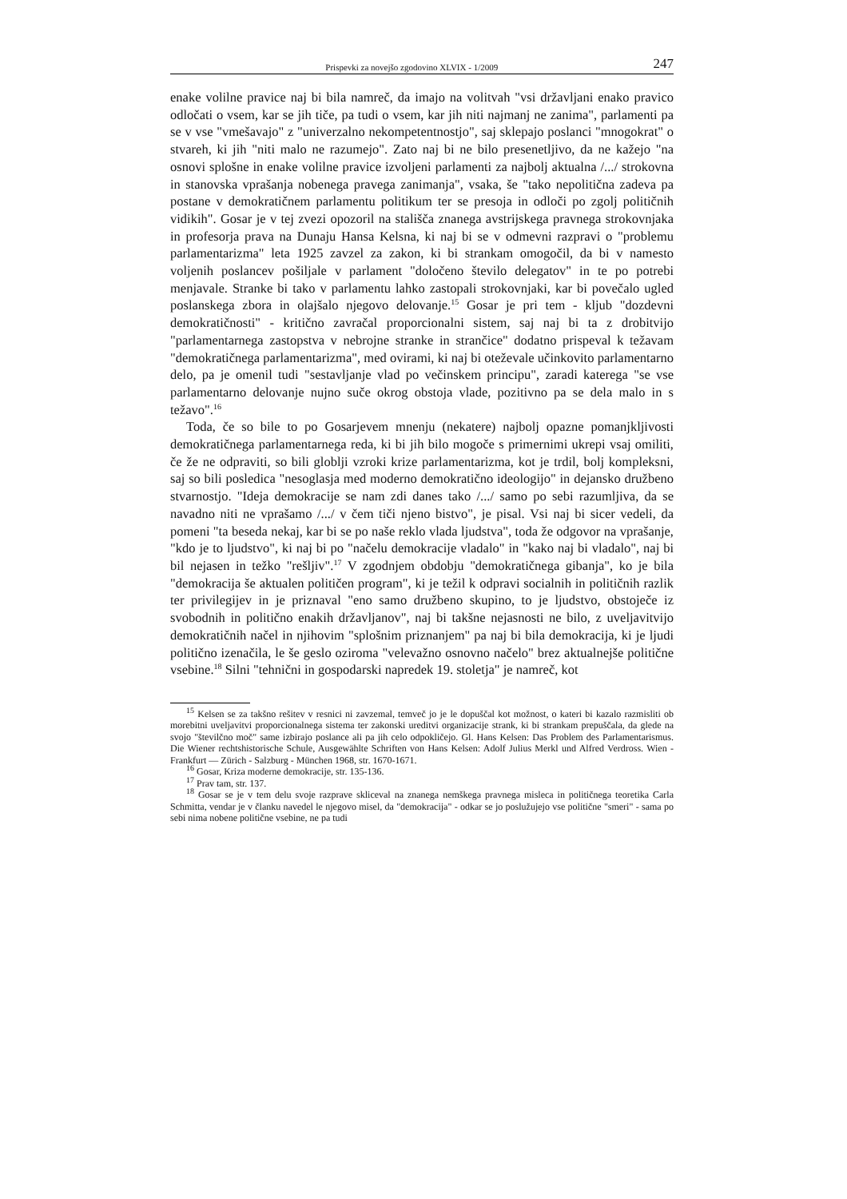Prispevki za novejšo zgodovino XLVIX - 1/2009 247
enake volilne pravice naj bi bila namreč, da imajo na volitvah "vsi državljani enako pravico odločati o vsem, kar se jih tiče, pa tudi o vsem, kar jih niti najmanj ne zanima", parlamenti pa se v vse "vmešavajo" z "univerzalno nekompetentnostjo", saj sklepajo poslanci "mnogokrat" o stvareh, ki jih "niti malo ne razumejo". Zato naj bi ne bilo presenetljivo, da ne kažejo "na osnovi splošne in enake volilne pravice izvoljeni parlamenti za najbolj aktualna /.../ strokovna in stanovska vprašanja nobenega pravega zanimanja", vsaka, še "tako nepolitična zadeva pa postane v demokratičnem parlamentu politikum ter se presoja in odloči po zgolj političnih vidikih". Gosar je v tej zvezi opozoril na stališča znanega avstrijskega pravnega strokovnjaka in profesorja prava na Dunaju Hansa Kelsna, ki naj bi se v odmevni razpravi o "problemu parlamentarizma" leta 1925 zavzel za zakon, ki bi strankam omogočil, da bi v namesto voljenih poslancev pošiljale v parlament "določeno število delegatov" in te po potrebi menjavale. Stranke bi tako v parlamentu lahko zastopali strokovnjaki, kar bi povečalo ugled poslanskega zbora in olajšalo njegovo delovanje.<sup>15</sup> Gosar je pri tem - kljub "dozdevni demokratičnosti" - kritično zavračal proporcionalni sistem, saj naj bi ta z drobitvijo "parlamentarnega zastopstva v nebrojne stranke in strančice" dodatno prispeval k težavam "demokratičnega parlamentarizma", med ovirami, ki naj bi oteževale učinkovito parlamentarno delo, pa je omenil tudi "sestavljanje vlad po večinskem principu", zaradi katerega "se vse parlamentarno delovanje nujno suče okrog obstoja vlade, pozitivno pa se dela malo in s težavo".<sup>16</sup>
Toda, če so bile to po Gosarjevem mnenju (nekatere) najbolj opazne pomanjkljivosti demokratičnega parlamentarnega reda, ki bi jih bilo mogoče s primernimi ukrepi vsaj omiliti, če že ne odpraviti, so bili globlji vzroki krize parlamentarizma, kot je trdil, bolj kompleksni, saj so bili posledica "nesoglasja med moderno demokratično ideologijo" in dejansko družbeno stvarnostjo. "Ideja demokracije se nam zdi danes tako /.../ samo po sebi razumljiva, da se navadno niti ne vprašamo /.../ v čem tiči njeno bistvo", je pisal. Vsi naj bi sicer vedeli, da pomeni "ta beseda nekaj, kar bi se po naše reklo vlada ljudstva", toda že odgovor na vprašanje, "kdo je to ljudstvo", ki naj bi po "načelu demokracije vladalo" in "kako naj bi vladalo", naj bi bil nejasen in težko "rešljiv".<sup>17</sup> V zgodnjem obdobju "demokratičnega gibanja", ko je bila "demokracija še aktualen političen program", ki je težil k odpravi socialnih in političnih razlik ter privilegijev in je priznaval "eno samo družbeno skupino, to je ljudstvo, obstoječe iz svobodnih in politično enakih državljanov", naj bi takšne nejasnosti ne bilo, z uveljavitvijo demokratičnih načel in njihovim "splošnim priznanjem" pa naj bi bila demokracija, ki je ljudi politično izenačila, le še geslo oziroma "velevažno osnovno načelo" brez aktualnejše politične vsebine.<sup>18</sup> Silni "tehnični in gospodarski napredek 19. stoletja" je namreč, kot
<sup>15</sup> Kelsen se za takšno rešitev v resnici ni zavzemal, temveč jo je le dopuščal kot možnost, o kateri bi kazalo razmisliti ob morebitni uveljavitvi proporcionalnega sistema ter zakonski ureditvi organizacije strank, ki bi strankam prepuščala, da glede na svojo "številčno moč" same izbirajo poslance ali pa jih celo odpokličejo. Gl. Hans Kelsen: Das Problem des Parlamentarismus. Die Wiener rechtshistorische Schule, Ausgewählte Schriften von Hans Kelsen: Adolf Julius Merkl und Alfred Verdross. Wien - Frankfurt — Zürich - Salzburg - München 1968, str. 1670-1671.
<sup>16</sup> Gosar, Kriza moderne demokracije, str. 135-136.
<sup>17</sup> Prav tam, str. 137.
<sup>18</sup> Gosar se je v tem delu svoje razprave skliceval na znanega nemškega pravnega misleca in političnega teoretika Carla Schmitta, vendar je v članku navedel le njegovo misel, da "demokracija" - odkar se jo poslužujejo vse politične "smeri" - sama po sebi nima nobene politične vsebine, ne pa tudi